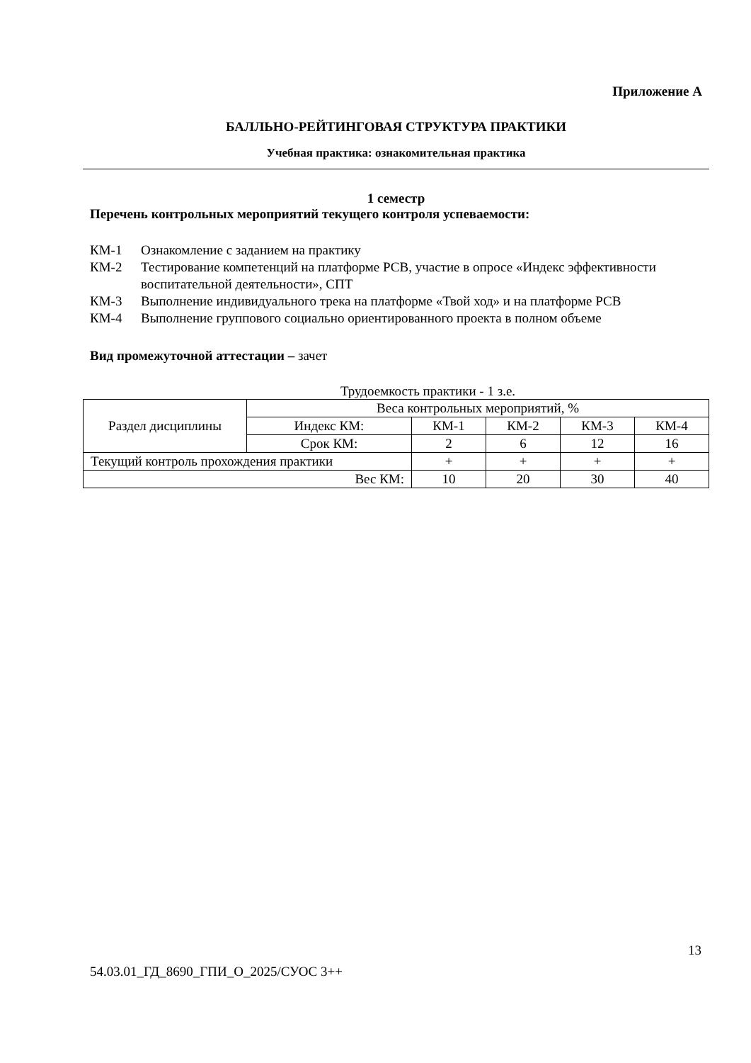Приложение А
БАЛЛЬНО-РЕЙТИНГОВАЯ СТРУКТУРА ПРАКТИКИ
Учебная практика: ознакомительная практика
1 семестр
Перечень контрольных мероприятий текущего контроля успеваемости:
КМ-1 Ознакомление с заданием на практику
КМ-2 Тестирование компетенций на платформе РСВ, участие в опросе «Индекс эффективности воспитательной деятельности», СПТ
КМ-3 Выполнение индивидуального трека на платформе «Твой ход» и на платформе РСВ
КМ-4 Выполнение группового социально ориентированного проекта в полном объеме
Вид промежуточной аттестации – зачет
Трудоемкость практики - 1 з.е.
| Раздел дисциплины | Веса контрольных мероприятий, % | | | | |
| | Индекс КМ: | КМ-1 | КМ-2 | КМ-3 | КМ-4 |
| | Срок КМ: | 2 | 6 | 12 | 16 |
| Текущий контроль прохождения практики | | + | + | + | + |
| Вес КМ: | | 10 | 20 | 30 | 40 |
13
54.03.01_ГД_8690_ГПИ_О_2025/СУОС 3++